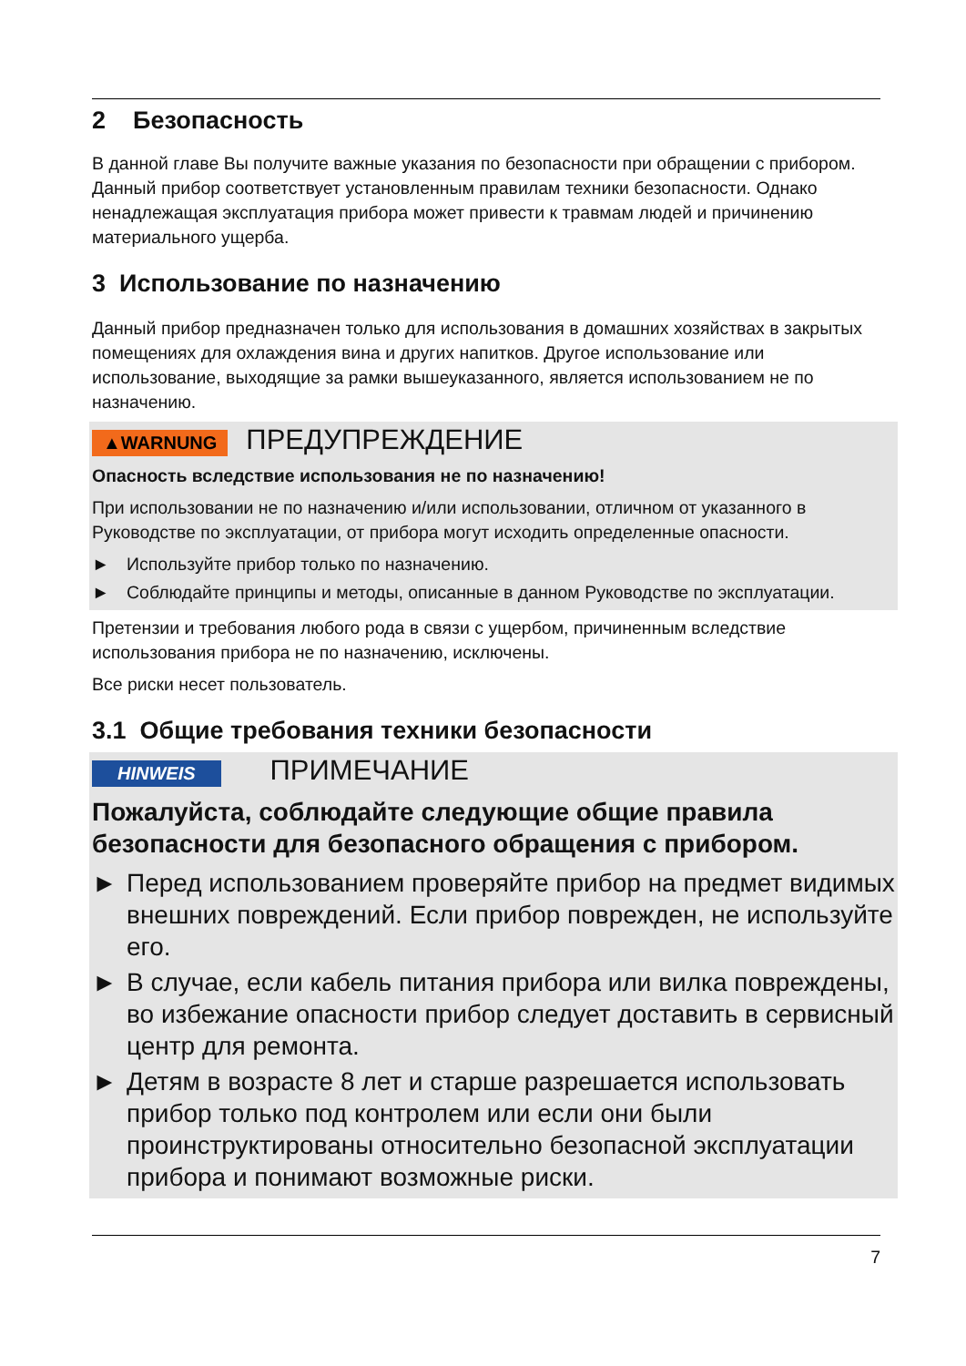2 Безопасность
В данной главе Вы получите важные указания по безопасности при обращении с прибором. Данный прибор соответствует установленным правилам техники безопасности. Однако ненадлежащая эксплуатация прибора может привести к травмам людей и причинению материального ущерба.
3 Использование по назначению
Данный прибор предназначен только для использования в домашних хозяйствах в закрытых помещениях для охлаждения вина и других напитков. Другое использование или использование, выходящие за рамки вышеуказанного, является использованием не по назначению.
▲WARNUNG ПРЕДУПРЕЖДЕНИЕ
Опасность вследствие использования не по назначению!
При использовании не по назначению и/или использовании, отличном от указанного в Руководстве по эксплуатации, от прибора могут исходить определенные опасности.
► Используйте прибор только по назначению.
► Соблюдайте принципы и методы, описанные в данном Руководстве по эксплуатации.
Претензии и требования любого рода в связи с ущербом, причиненным вследствие использования прибора не по назначению, исключены.
Все риски несет пользователь.
3.1 Общие требования техники безопасности
HINWEIS ПРИМЕЧАНИЕ
Пожалуйста, соблюдайте следующие общие правила безопасности для безопасного обращения с прибором.
► Перед использованием проверяйте прибор на предмет видимых внешних повреждений. Если прибор поврежден, не используйте его.
► В случае, если кабель питания прибора или вилка повреждены, во избежание опасности прибор следует доставить в сервисный центр для ремонта.
► Детям в возрасте 8 лет и старше разрешается использовать прибор только под контролем или если они были проинструктированы относительно безопасной эксплуатации прибора и понимают возможные риски.
7